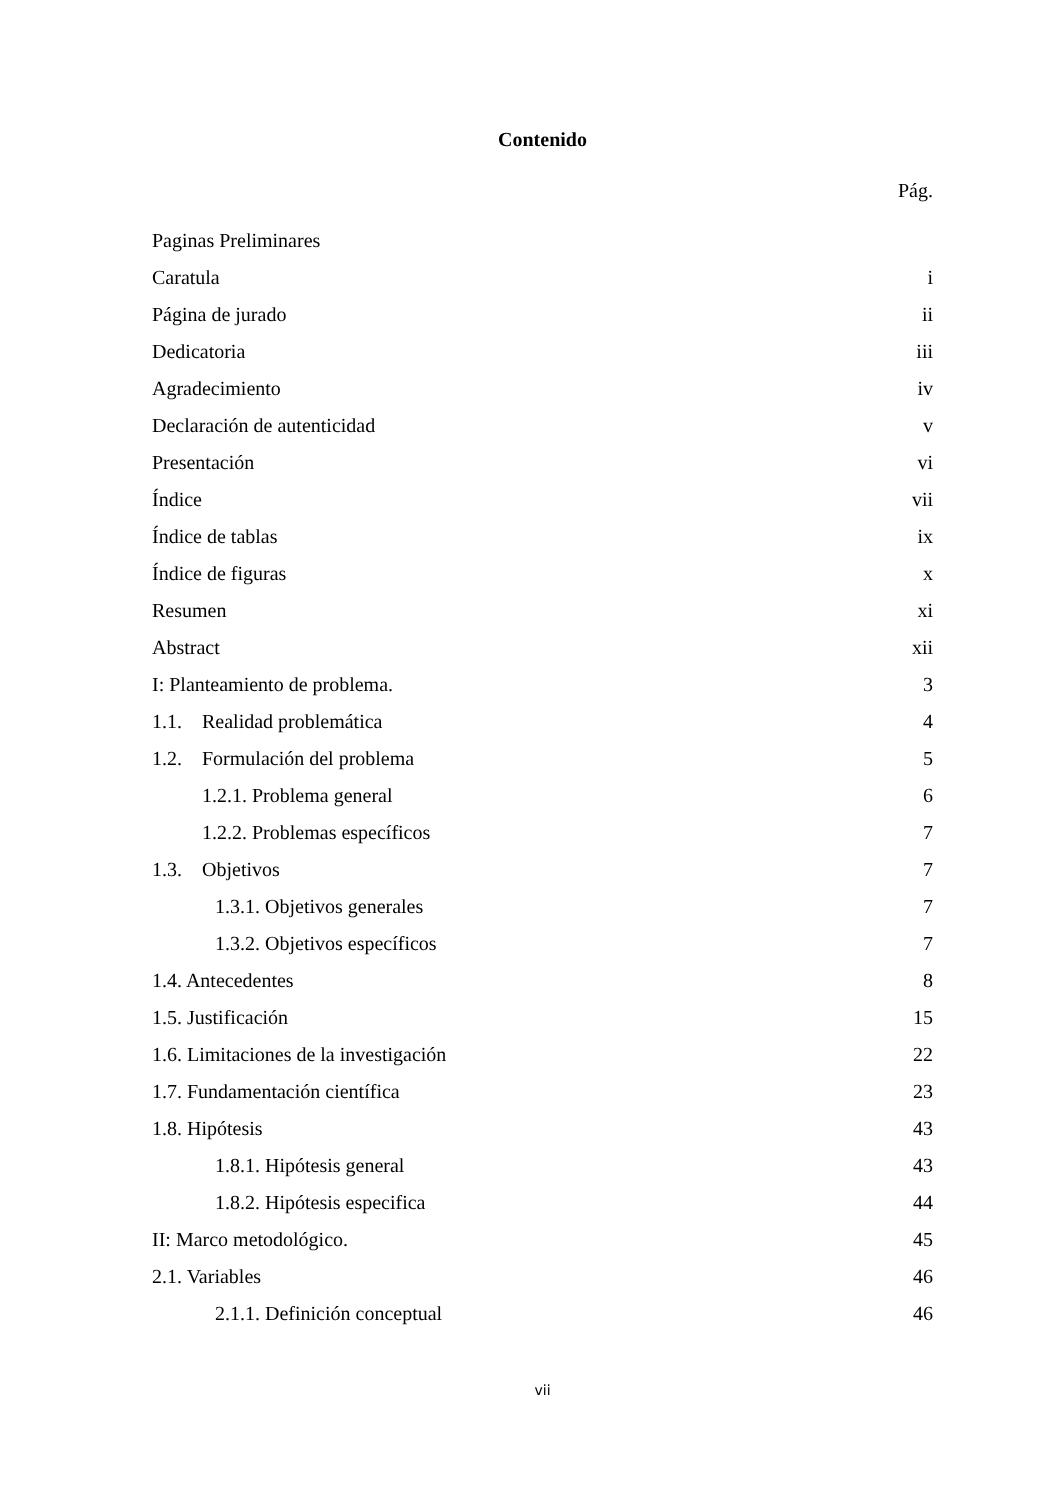Contenido
Pág.
Paginas Preliminares
Caratula i
Página de jurado ii
Dedicatoria iii
Agradecimiento iv
Declaración de autenticidad v
Presentación vi
Índice vii
Índice de tablas ix
Índice de figuras x
Resumen xi
Abstract xii
I: Planteamiento de problema. 3
1.1. Realidad problemática 4
1.2. Formulación del problema 5
1.2.1. Problema general 6
1.2.2. Problemas específicos 7
1.3. Objetivos 7
1.3.1. Objetivos generales 7
1.3.2. Objetivos específicos 7
1.4. Antecedentes 8
1.5. Justificación 15
1.6. Limitaciones de la investigación 22
1.7. Fundamentación científica 23
1.8. Hipótesis 43
1.8.1. Hipótesis general 43
1.8.2. Hipótesis especifica 44
II: Marco metodológico. 45
2.1. Variables 46
2.1.1. Definición conceptual 46
vii